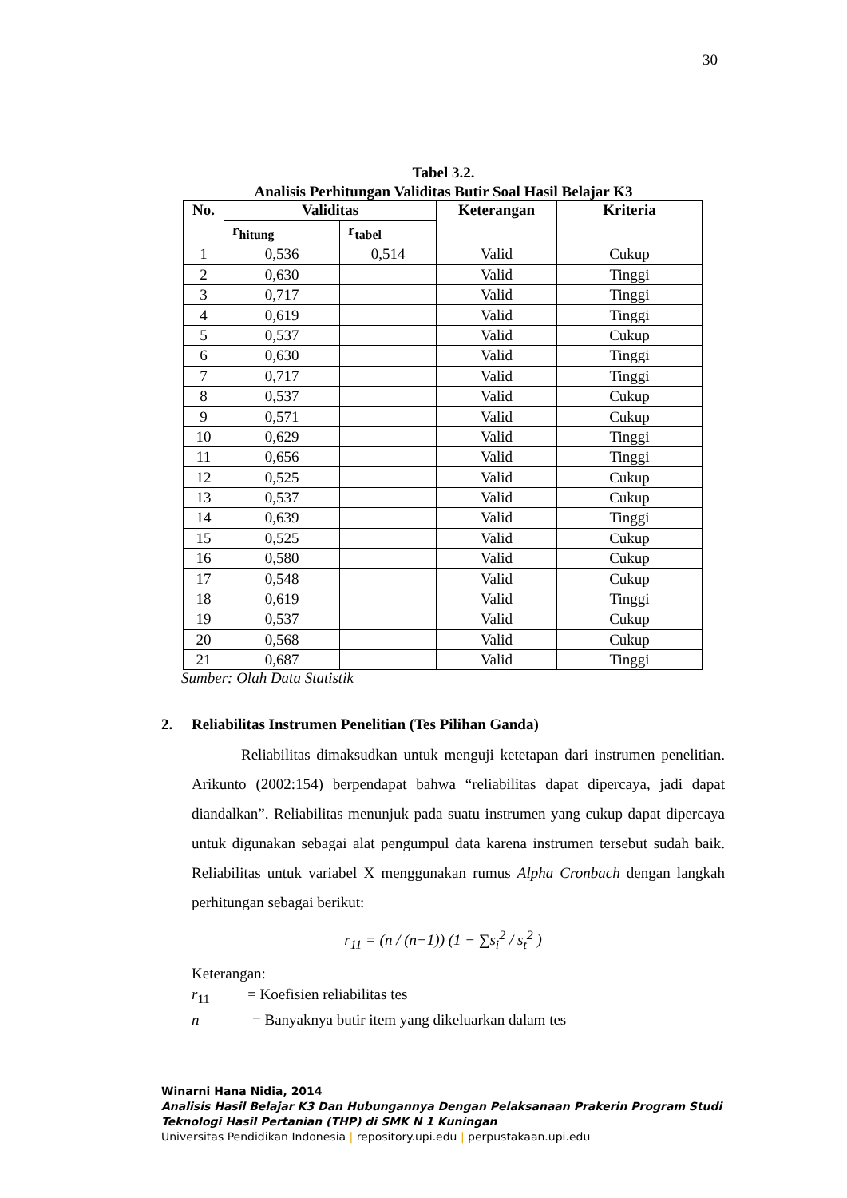30
Tabel 3.2.
Analisis Perhitungan Validitas Butir Soal Hasil Belajar K3
| No. | Validitas | | Keterangan | Kriteria |
| --- | --- | --- | --- | --- |
| | r<sub>hitung</sub> | r<sub>tabel</sub> | | |
| 1 | 0,536 | 0,514 | Valid | Cukup |
| 2 | 0,630 | | Valid | Tinggi |
| 3 | 0,717 | | Valid | Tinggi |
| 4 | 0,619 | | Valid | Tinggi |
| 5 | 0,537 | | Valid | Cukup |
| 6 | 0,630 | | Valid | Tinggi |
| 7 | 0,717 | | Valid | Tinggi |
| 8 | 0,537 | | Valid | Cukup |
| 9 | 0,571 | | Valid | Cukup |
| 10 | 0,629 | | Valid | Tinggi |
| 11 | 0,656 | | Valid | Tinggi |
| 12 | 0,525 | | Valid | Cukup |
| 13 | 0,537 | | Valid | Cukup |
| 14 | 0,639 | | Valid | Tinggi |
| 15 | 0,525 | | Valid | Cukup |
| 16 | 0,580 | | Valid | Cukup |
| 17 | 0,548 | | Valid | Cukup |
| 18 | 0,619 | | Valid | Tinggi |
| 19 | 0,537 | | Valid | Cukup |
| 20 | 0,568 | | Valid | Cukup |
| 21 | 0,687 | | Valid | Tinggi |
Sumber: Olah Data Statistik
2. Reliabilitas Instrumen Penelitian (Tes Pilihan Ganda)
Reliabilitas dimaksudkan untuk menguji ketetapan dari instrumen penelitian. Arikunto (2002:154) berpendapat bahwa “reliabilitas dapat dipercaya, jadi dapat diandalkan”. Reliabilitas menunjuk pada suatu instrumen yang cukup dapat dipercaya untuk digunakan sebagai alat pengumpul data karena instrumen tersebut sudah baik. Reliabilitas untuk variabel X menggunakan rumus Alpha Cronbach dengan langkah perhitungan sebagai berikut:
r<sub>11</sub> = (n / (n−1)) (1 − ∑s<sub>i</sub><sup>2</sup> / s<sub>t</sub><sup>2</sup> )
Keterangan:
r<sub>11</sub> = Koefisien reliabilitas tes
n = Banyaknya butir item yang dikeluarkan dalam tes
Winarni Hana Nidia, 2014
Analisis Hasil Belajar K3 Dan Hubungannya Dengan Pelaksanaan Prakerin Program Studi
Teknologi Hasil Pertanian (THP) di SMK N 1 Kuningan
Universitas Pendidikan Indonesia | repository.upi.edu | perpustakaan.upi.edu